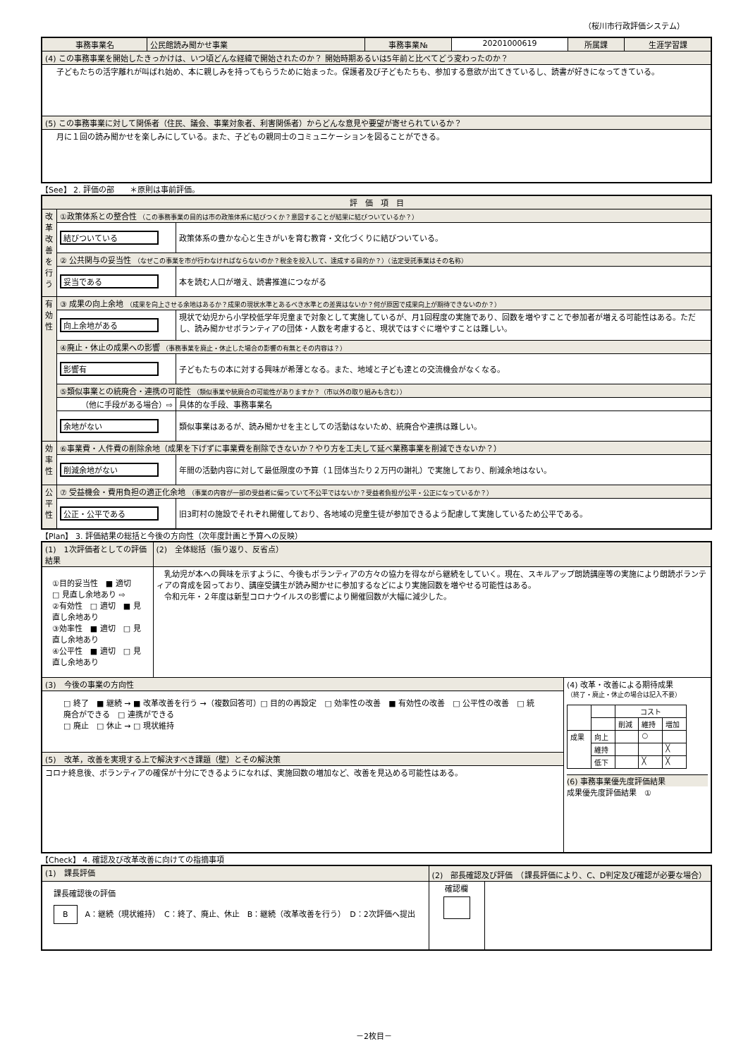（桜川市行政評価システム）
| 事務事業名 | 公民館読み聞かせ事業 | 事務事業№ | 20201000619 | 所属課 | 生涯学習課 |
| (4) この事務事業を開始したきっかけは、いつ頃どんな経緯で開始されたのか？ 開始時期あるいは5年前と比べてどう変わったのか？ | | | | | |
| 子どもたちの活字離れが叫ばれ始め、本に親しみを持ってもらうために始まった。保護者及び子どもたちも、参加する意欲が出てきているし、読書が好きになってきている。 | | | | | |
| (5) この事務事業に対して関係者（住民、議会、事業対象者、利害関係者）からどんな意見や要望が寄せられているか？ | | | | | |
| 月に１回の読み聞かせを楽しみにしている。また、子どもの親同士のコミュニケーションを図ることができる。 | | | | | |
【See】 2. 評価の部　　＊原則は事前評価。
| 評 価 項 目 | | |
| 改革改善を行う | ①政策体系との整合性 （この事務事業の目的は市の政策体系に結びつくか？意図することが結果に結びついているか？） | |
| | 結びついている | 政策体系の豊かな心と生きがいを育む教育・文化づくりに結びついている。 |
| | ② 公共関与の妥当性 （なぜこの事業を市が行わなければならないのか？税金を投入して、達成する目的か？）（法定受託事業はその名称） | |
| | 妥当である | 本を読む人口が増え、読書推進につながる |
| 有効性 | ③ 成果の向上余地 （成果を向上させる余地はあるか？成果の現状水準とあるべき水準との差異はないか？何が原因で成果向上が期待できないのか？） | |
| | 向上余地がある | 現状で幼児から小学校低学年児童まで対象として実施しているが、月1回程度の実施であり、回数を増やすことで参加者が増える可能性はある。ただし、読み聞かせボランティアの団体・人数を考慮すると、現状ではすぐに増やすことは難しい。 |
| | ④廃止・休止の成果への影響 （事務事業を廃止・休止した場合の影響の有無とその内容は？） | |
| | 影響有 | 子どもたちの本に対する興味が希薄となる。また、地域と子ども達との交流機会がなくなる。 |
| | ⑤類似事業との統廃合・連携の可能性 （類似事業や統廃合の可能性がありますか？（市以外の取り組みも含む）） | |
| | （他に手段がある場合）⇨ | 具体的な手段、事務事業名 |
| | 余地がない | 類似事業はあるが、読み聞かせを主としての活動はないため、統廃合や連携は難しい。 |
| 効率性 | ⑥事業費・人件費の削除余地（成果を下げずに事業費を削除できないか？やり方を工夫して延べ業務事業を削減できないか？） | |
| | 削減余地がない | 年間の活動内容に対して最低限度の予算（１団体当たり２万円の謝礼）で実施しており、削減余地はない。 |
| 公平性 | ⑦ 受益機会・費用負担の適正化余地 （事業の内容が一部の受益者に偏っていて不公平ではないか？受益者負担が公平・公正になっているか？） | |
| | 公正・公平である | 旧3町村の施設でそれぞれ開催しており、各地域の児童生徒が参加できるよう配慮して実施しているため公平である。 |
【Plan】 3. 評価結果の総括と今後の方向性（次年度計画と予算への反映）
| (1) 1次評価者としての評価結果 | (2) 全体総括（振り返り、反省点） | |
| ①目的妥当性 ■ 適切 □ 見直し余地あり ⇨ ②有効性 □ 適切 ■ 見直し余地あり ③効率性 ■ 適切 □ 見直し余地あり ④公平性 ■ 適切 □ 見直し余地あり | 乳幼児が本への興味を示すように、今後もボランティアの方々の協力を得ながら継続をしていく。現在、スキルアップ朗読講座等の実施により朗読ボランティアの育成を図っており、講座受講生が読み聞かせに参加するなどにより実施回数を増やせる可能性はある。 令和元年・２年度は新型コロナウイルスの影響により開催回数が大幅に減少した。 | |
| (3) 今後の事業の方向性 | | (4) 改革・改善による期待成果 （終了・廃止・休止の場合は記入不要） / / / コスト / / / / / / 削減 / 維持 / 増加 / / 成果 / 向上 / / ○ / / / / 維持 / / / ╳ / / / 低下 / / ╳ / ╳ / (6) 事務事業優先度評価結果 成果優先度評価結果 ① |
| □ 終了 ■ 継続 → ■ 改革改善を行う →（複数回答可）□ 目的の再設定 □ 効率性の改善 ■ 有効性の改善 □ 公平性の改善 □ 統廃合ができる □ 連携ができる □ 廃止 □ 休止 → □ 現状維持 | | |
| (5) 改革，改善を実現する上で解決すべき課題（壁）とその解決策 | | |
| コロナ終息後、ボランティアの確保が十分にできるようになれば、実施回数の増加など、改善を見込める可能性はある。 | | |
【Check】 4. 確認及び改革改善に向けての指摘事項
| (1) 課長評価 | (2) 部長確認及び評価 （課長評価により、C、D判定及び確認が必要な場合） | |
| 課長確認後の評価 B A：継続（現状維持） C：終了、廃止、休止 B：継続（改革改善を行う） D：2次評価へ提出 | 確認欄 | |
－2枚目－